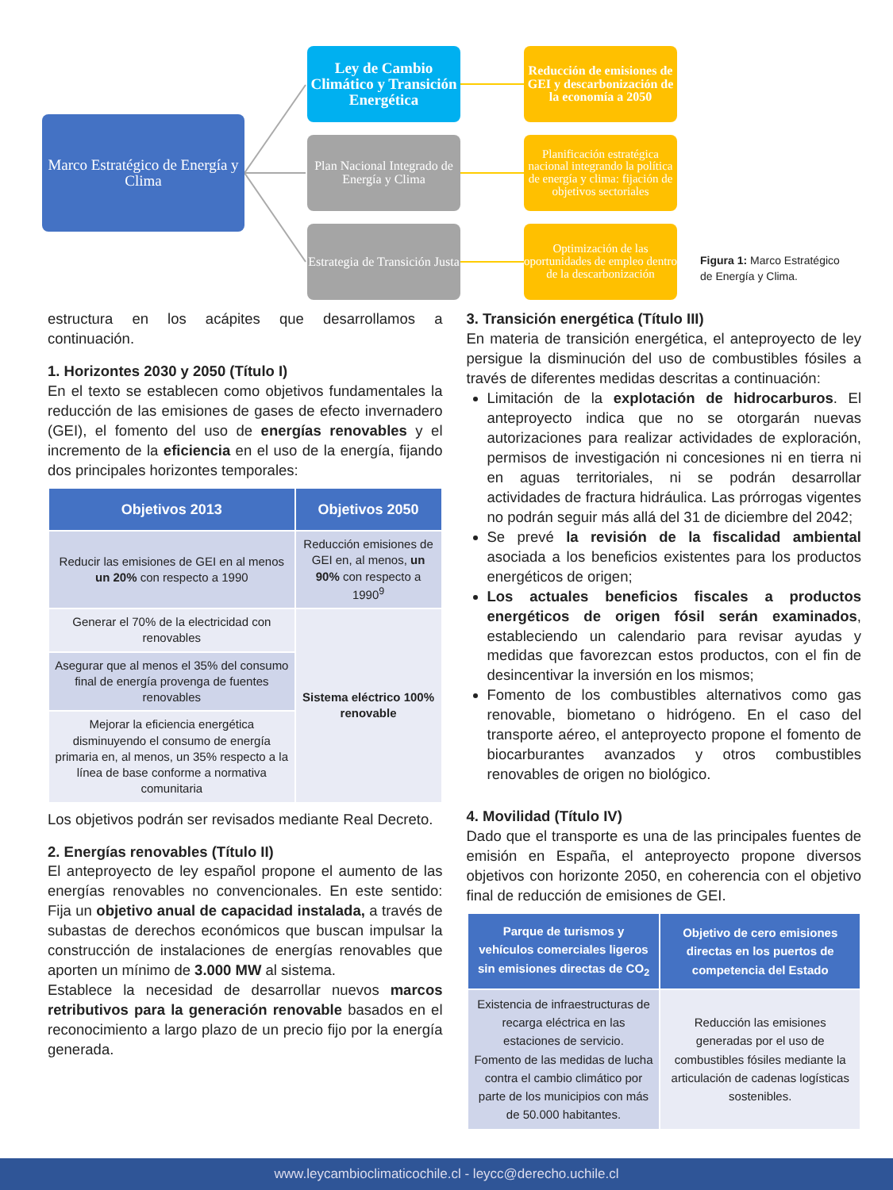Marco Estratégico de Energía y Clima
Ley de Cambio Climático y Transición Energética
Plan Nacional Integrado de Energía y Clima
Estrategia de Transición Justa
Reducción de emisiones de GEI y descarbonización de la economía a 2050
Planificación estratégica nacional integrando la política de energía y clima: fijación de objetivos sectoriales
Optimización de las oportunidades de empleo dentro de la descarbonización
Figura 1: Marco Estratégico de Energía y Clima.
estructura en los acápites que desarrollamos a continuación.
1. Horizontes 2030 y 2050 (Título I)
En el texto se establecen como objetivos fundamentales la reducción de las emisiones de gases de efecto invernadero (GEI), el fomento del uso de energías renovables y el incremento de la eficiencia en el uso de la energía, fijando dos principales horizontes temporales:
| Objetivos 2013 | Objetivos 2050 |
| --- | --- |
| Reducir las emisiones de GEI en al menos un 20% con respecto a 1990 | Reducción emisiones de GEI en, al menos, un 90% con respecto a 1990<sup>9</sup> |
| Generar el 70% de la electricidad con renovables | Sistema eléctrico 100% renovable |
| Asegurar que al menos el 35% del consumo final de energía provenga de fuentes renovables | |
| Mejorar la eficiencia energética disminuyendo el consumo de energía primaria en, al menos, un 35% respecto a la línea de base conforme a normativa comunitaria | |
Los objetivos podrán ser revisados mediante Real Decreto.
2. Energías renovables (Título II)
El anteproyecto de ley español propone el aumento de las energías renovables no convencionales. En este sentido: Fija un objetivo anual de capacidad instalada, a través de subastas de derechos económicos que buscan impulsar la construcción de instalaciones de energías renovables que aporten un mínimo de 3.000 MW al sistema.
Establece la necesidad de desarrollar nuevos marcos retributivos para la generación renovable basados en el reconocimiento a largo plazo de un precio fijo por la energía generada.
3. Transición energética (Título III)
En materia de transición energética, el anteproyecto de ley persigue la disminución del uso de combustibles fósiles a través de diferentes medidas descritas a continuación:
Limitación de la explotación de hidrocarburos. El anteproyecto indica que no se otorgarán nuevas autorizaciones para realizar actividades de exploración, permisos de investigación ni concesiones ni en tierra ni en aguas territoriales, ni se podrán desarrollar actividades de fractura hidráulica. Las prórrogas vigentes no podrán seguir más allá del 31 de diciembre del 2042;
Se prevé la revisión de la fiscalidad ambiental asociada a los beneficios existentes para los productos energéticos de origen;
Los actuales beneficios fiscales a productos energéticos de origen fósil serán examinados, estableciendo un calendario para revisar ayudas y medidas que favorezcan estos productos, con el fin de desincentivar la inversión en los mismos;
Fomento de los combustibles alternativos como gas renovable, biometano o hidrógeno. En el caso del transporte aéreo, el anteproyecto propone el fomento de biocarburantes avanzados y otros combustibles renovables de origen no biológico.
4. Movilidad (Título IV)
Dado que el transporte es una de las principales fuentes de emisión en España, el anteproyecto propone diversos objetivos con horizonte 2050, en coherencia con el objetivo final de reducción de emisiones de GEI.
| Parque de turismos y vehículos comerciales ligeros sin emisiones directas de CO<sub>2</sub> | Objetivo de cero emisiones directas en los puertos de competencia del Estado |
| --- | --- |
| Existencia de infraestructuras de recarga eléctrica en las estaciones de servicio. Fomento de las medidas de lucha contra el cambio climático por parte de los municipios con más de 50.000 habitantes. | Reducción las emisiones generadas por el uso de combustibles fósiles mediante la articulación de cadenas logísticas sostenibles. |
www.leycambioclimaticochile.cl - leycc@derecho.uchile.cl